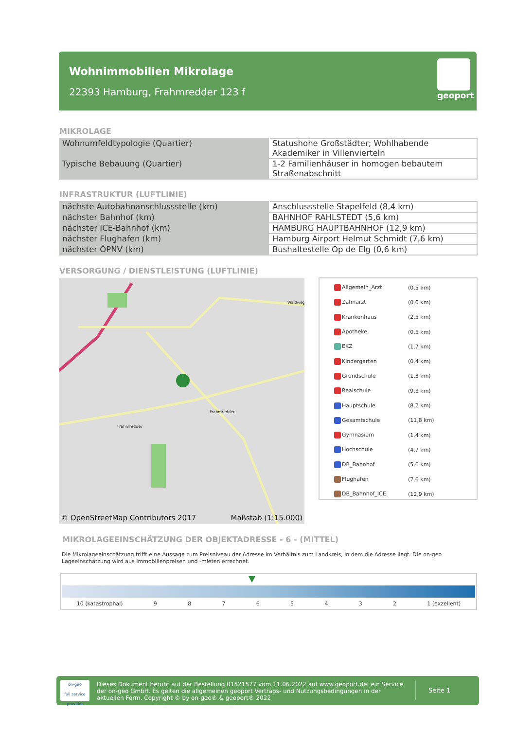Wohnimmobilien Mikrolage
22393 Hamburg, Frahmredder 123 f
geoport
MIKROLAGE
| Wohnumfeldtypologie (Quartier) | Statushohe Großstädter; Wohlhabende Akademiker in Villenvierteln |
| Typische Bebauung (Quartier) | 1-2 Familienhäuser in homogen bebautem Straßenabschnitt |
INFRASTRUKTUR (LUFTLINIE)
| nächste Autobahnanschlussstelle (km) | Anschlussstelle Stapelfeld (8,4 km) |
| nächster Bahnhof (km) | BAHNHOF RAHLSTEDT (5,6 km) |
| nächster ICE-Bahnhof (km) | HAMBURG HAUPTBAHNHOF (12,9 km) |
| nächster Flughafen (km) | Hamburg Airport Helmut Schmidt (7,6 km) |
| nächster ÖPNV (km) | Bushaltestelle Op de Elg (0,6 km) |
VERSORGUNG / DIENSTLEISTUNG (LUFTLINIE)
Waldweg
Frahmredder
Frahmredder
© OpenStreetMap Contributors 2017 Maßstab (1:15.000)
| Allgemein_Arzt | (0,5 km) |
| Zahnarzt | (0,0 km) |
| Krankenhaus | (2,5 km) |
| Apotheke | (0,5 km) |
| EKZ | (1,7 km) |
| Kindergarten | (0,4 km) |
| Grundschule | (1,3 km) |
| Realschule | (9,3 km) |
| Hauptschule | (8,2 km) |
| Gesamtschule | (11,8 km) |
| Gymnasium | (1,4 km) |
| Hochschule | (4,7 km) |
| DB_Bahnhof | (5,6 km) |
| Flughafen | (7,6 km) |
| DB_Bahnhof_ICE | (12,9 km) |
MIKROLAGEEINSCHÄTZUNG DER OBJEKTADRESSE - 6 - (MITTEL)
Die Mikrolageeinschätzung trifft eine Aussage zum Preisniveau der Adresse im Verhältnis zum Landkreis, in dem die Adresse liegt. Die on-geo Lageeinschätzung wird aus Immobilienpreisen und -mieten errechnet.
10 (katastrophal) 98765432 1 (exzellent)
on-geo
full service provider
Dieses Dokument beruht auf der Bestellung 01521577 vom 11.06.2022 auf www.geoport.de: ein Service der on-geo GmbH. Es gelten die allgemeinen geoport Vertrags- und Nutzungsbedingungen in der aktuellen Form. Copyright © by on-geo® & geoport® 2022
Seite 1